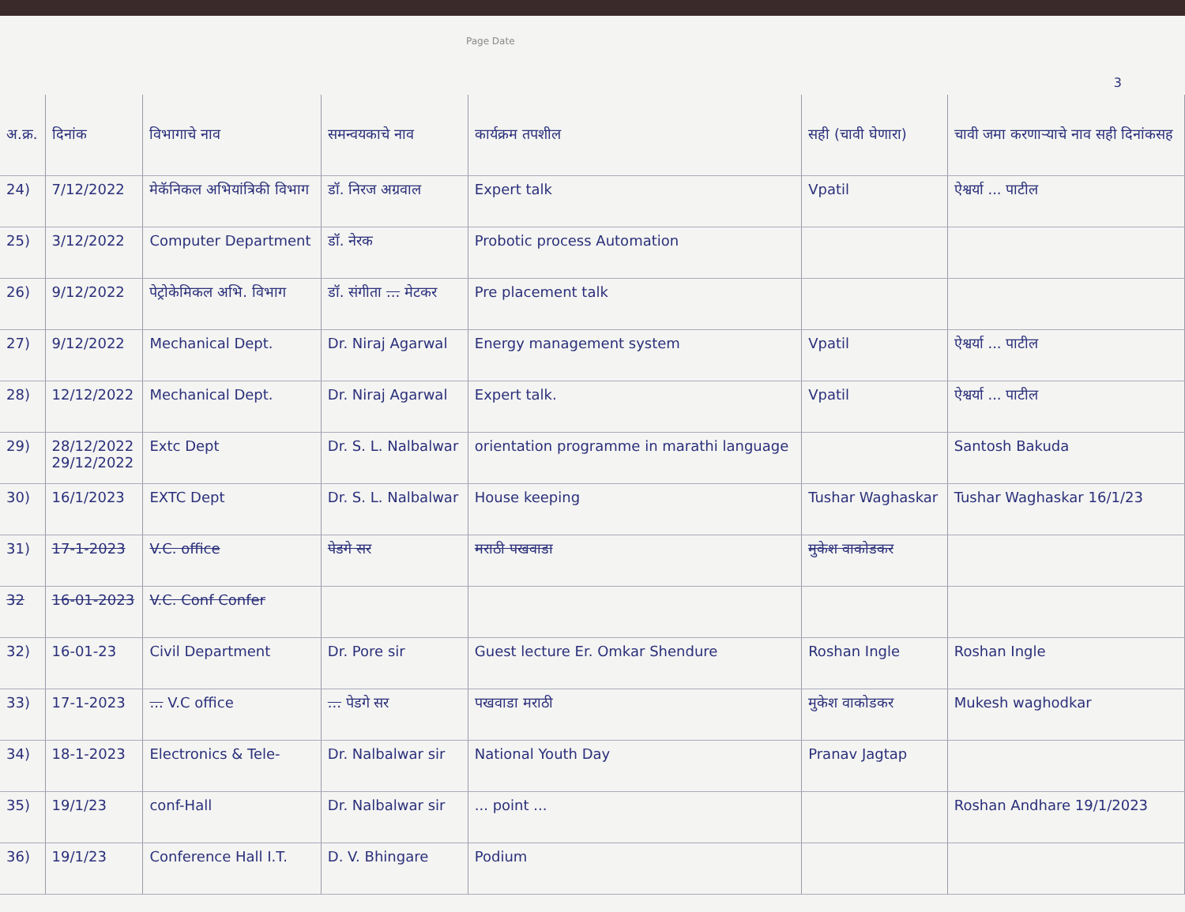Page Date
3
| अ.क्र. | दिनांक | विभागाचे नाव | समन्वयकाचे नाव | कार्यक्रम तपशील | सही (चावी घेणारा) | चावी जमा करणाऱ्याचे नाव सही दिनांकसह |
| --- | --- | --- | --- | --- | --- | --- |
| 24) | 7/12/2022 | मेकॅनिकल अभियांत्रिकी विभाग | डॉ. निरज अग्रवाल | Expert talk | Vpatil | ऐश्वर्या ... पाटील |
| 25) | 3/12/2022 | Computer Department | डॉ. नेरक | Probotic process Automation | | |
| 26) | 9/12/2022 | पेट्रोकेमिकल अभि. विभाग | डॉ. संगीता ... मेटकर | Pre placement talk | | |
| 27) | 9/12/2022 | Mechanical Dept. | Dr. Niraj Agarwal | Energy management system | Vpatil | ऐश्वर्या ... पाटील |
| 28) | 12/12/2022 | Mechanical Dept. | Dr. Niraj Agarwal | Expert talk. | Vpatil | ऐश्वर्या ... पाटील |
| 29) | 28/12/2022 29/12/2022 | Extc Dept | Dr. S. L. Nalbalwar | orientation programme in marathi language | | Santosh Bakuda |
| 30) | 16/1/2023 | EXTC Dept | Dr. S. L. Nalbalwar | House keeping | Tushar Waghaskar | Tushar Waghaskar 16/1/23 |
| 31) | 17-1-2023 | V.C. office | पेडगे सर | मराठी पखवाडा | मुकेश वाकोडकर | |
| 32 | 16-01-2023 | V.C. Conf Confer | | | | |
| 32) | 16-01-23 | Civil Department | Dr. Pore sir | Guest lecture Er. Omkar Shendure | Roshan Ingle | Roshan Ingle |
| 33) | 17-1-2023 | ... V.C office | ... पेडगे सर | पखवाडा मराठी | मुकेश वाकोडकर | Mukesh waghodkar |
| 34) | 18-1-2023 | Electronics & Tele- | Dr. Nalbalwar sir | National Youth Day | Pranav Jagtap | |
| 35) | 19/1/23 | conf-Hall | Dr. Nalbalwar sir | ... point ... | | Roshan Andhare 19/1/2023 |
| 36) | 19/1/23 | Conference Hall I.T. | D. V. Bhingare | Podium | | |